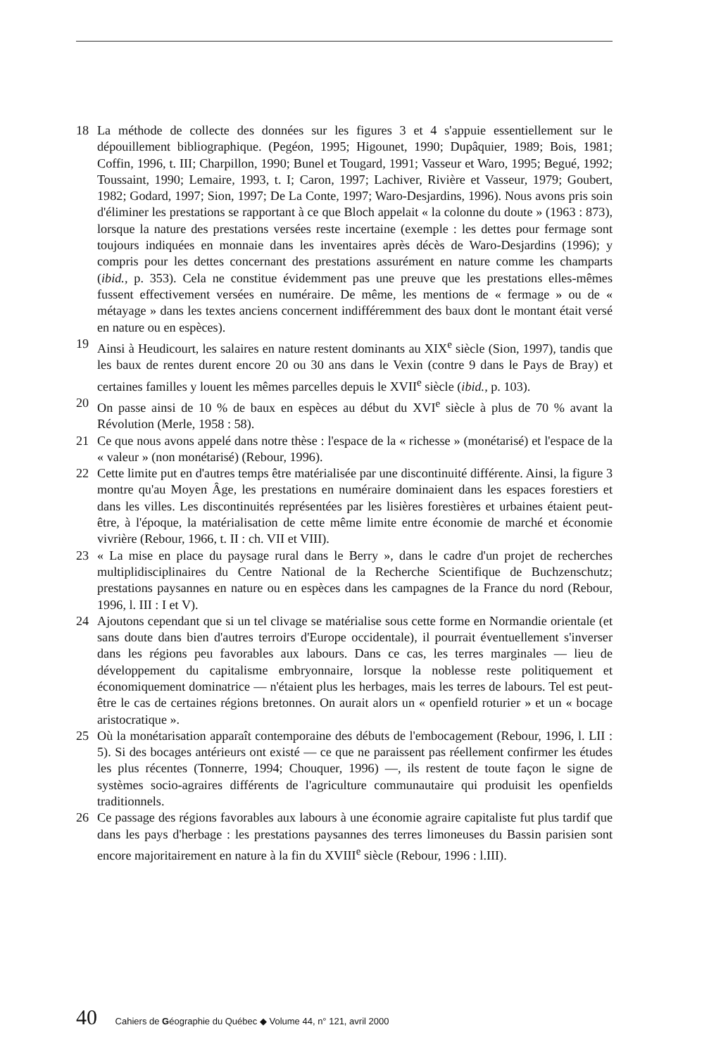18 La méthode de collecte des données sur les figures 3 et 4 s'appuie essentiellement sur le dépouillement bibliographique. (Pegéon, 1995; Higounet, 1990; Dupâquier, 1989; Bois, 1981; Coffin, 1996, t. III; Charpillon, 1990; Bunel et Tougard, 1991; Vasseur et Waro, 1995; Begué, 1992; Toussaint, 1990; Lemaire, 1993, t. I; Caron, 1997; Lachiver, Rivière et Vasseur, 1979; Goubert, 1982; Godard, 1997; Sion, 1997; De La Conte, 1997; Waro-Desjardins, 1996). Nous avons pris soin d'éliminer les prestations se rapportant à ce que Bloch appelait « la colonne du doute » (1963 : 873), lorsque la nature des prestations versées reste incertaine (exemple : les dettes pour fermage sont toujours indiquées en monnaie dans les inventaires après décès de Waro-Desjardins (1996); y compris pour les dettes concernant des prestations assurément en nature comme les champarts (ibid., p. 353). Cela ne constitue évidemment pas une preuve que les prestations elles-mêmes fussent effectivement versées en numéraire. De même, les mentions de « fermage » ou de « métayage » dans les textes anciens concernent indifféremment des baux dont le montant était versé en nature ou en espèces).
19 Ainsi à Heudicourt, les salaires en nature restent dominants au XIX<sup>e</sup> siècle (Sion, 1997), tandis que les baux de rentes durent encore 20 ou 30 ans dans le Vexin (contre 9 dans le Pays de Bray) et certaines familles y louent les mêmes parcelles depuis le XVII<sup>e</sup> siècle (ibid., p. 103).
20 On passe ainsi de 10 % de baux en espèces au début du XVI<sup>e</sup> siècle à plus de 70 % avant la Révolution (Merle, 1958 : 58).
21 Ce que nous avons appelé dans notre thèse : l'espace de la « richesse » (monétarisé) et l'espace de la « valeur » (non monétarisé) (Rebour, 1996).
22 Cette limite put en d'autres temps être matérialisée par une discontinuité différente. Ainsi, la figure 3 montre qu'au Moyen Âge, les prestations en numéraire dominaient dans les espaces forestiers et dans les villes. Les discontinuités représentées par les lisières forestières et urbaines étaient peut-être, à l'époque, la matérialisation de cette même limite entre économie de marché et économie vivrière (Rebour, 1966, t. II : ch. VII et VIII).
23 « La mise en place du paysage rural dans le Berry », dans le cadre d'un projet de recherches multiplidisciplinaires du Centre National de la Recherche Scientifique de Buchzenschutz; prestations paysannes en nature ou en espèces dans les campagnes de la France du nord (Rebour, 1996, l. III : I et V).
24 Ajoutons cependant que si un tel clivage se matérialise sous cette forme en Normandie orientale (et sans doute dans bien d'autres terroirs d'Europe occidentale), il pourrait éventuellement s'inverser dans les régions peu favorables aux labours. Dans ce cas, les terres marginales — lieu de développement du capitalisme embryonnaire, lorsque la noblesse reste politiquement et économiquement dominatrice — n'étaient plus les herbages, mais les terres de labours. Tel est peut-être le cas de certaines régions bretonnes. On aurait alors un « openfield roturier » et un « bocage aristocratique ».
25 Où la monétarisation apparaît contemporaine des débuts de l'embocagement (Rebour, 1996, l. LII : 5). Si des bocages antérieurs ont existé — ce que ne paraissent pas réellement confirmer les études les plus récentes (Tonnerre, 1994; Chouquer, 1996) —, ils restent de toute façon le signe de systèmes socio-agraires différents de l'agriculture communautaire qui produisit les openfields traditionnels.
26 Ce passage des régions favorables aux labours à une économie agraire capitaliste fut plus tardif que dans les pays d'herbage : les prestations paysannes des terres limoneuses du Bassin parisien sont encore majoritairement en nature à la fin du XVIII<sup>e</sup> siècle (Rebour, 1996 : l.III).
40 Cahiers de Géographie du Québec ◆ Volume 44, n° 121, avril 2000